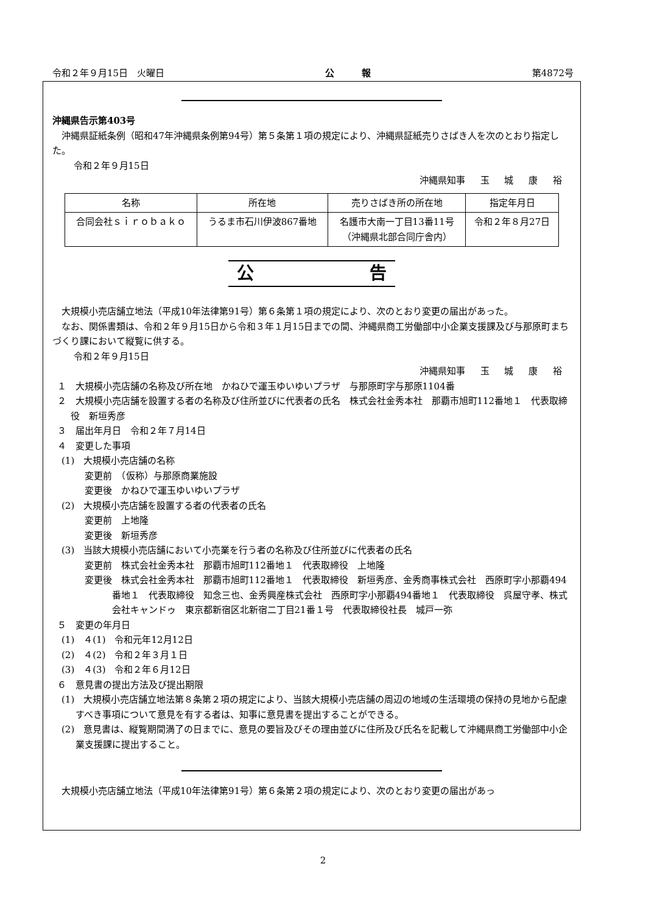令和２年９月15日　火曜日 公　　　報 第4872号
沖縄県告示第403号
沖縄県証紙条例（昭和47年沖縄県条例第94号）第５条第１項の規定により、沖縄県証紙売りさばき人を次のとおり指定した。
令和２年９月15日
沖縄県知事 玉 城 康 裕
| 名称 | 所在地 | 売りさばき所の所在地 | 指定年月日 |
| --- | --- | --- | --- |
| 合同会社ｓｉｒｏｂａｋｏ | うるま市石川伊波867番地 | 名護市大南一丁目13番11号 （沖縄県北部合同庁舎内） | 令和２年８月27日 |
公 告
大規模小売店舗立地法（平成10年法律第91号）第６条第１項の規定により、次のとおり変更の届出があった。
なお、関係書類は、令和２年９月15日から令和３年１月15日までの間、沖縄県商工労働部中小企業支援課及び与那原町まちづくり課において縦覧に供する。
令和２年９月15日
沖縄県知事 玉 城 康 裕
１　大規模小売店舗の名称及び所在地　かねひで運玉ゆいゆいプラザ　与那原町字与那原1104番
２　大規模小売店舗を設置する者の名称及び住所並びに代表者の氏名　株式会社金秀本社　那覇市旭町112番地１　代表取締役　新垣秀彦
３　届出年月日　令和２年７月14日
４　変更した事項
(1)　大規模小売店舗の名称
変更前　（仮称）与那原商業施設
変更後　かねひで運玉ゆいゆいプラザ
(2)　大規模小売店舗を設置する者の代表者の氏名
変更前　上地隆
変更後　新垣秀彦
(3)　当該大規模小売店舗において小売業を行う者の名称及び住所並びに代表者の氏名
変更前　株式会社金秀本社　那覇市旭町112番地１　代表取締役　上地隆
変更後　株式会社金秀本社　那覇市旭町112番地１　代表取締役　新垣秀彦、金秀商事株式会社　西原町字小那覇494番地１　代表取締役　知念三也、金秀興産株式会社　西原町字小那覇494番地１　代表取締役　呉屋守孝、株式会社キャンドゥ　東京都新宿区北新宿二丁目21番１号　代表取締役社長　城戸一弥
５　変更の年月日
(1)　４(1)　令和元年12月12日
(2)　４(2)　令和２年３月１日
(3)　４(3)　令和２年６月12日
６　意見書の提出方法及び提出期限
(1)　大規模小売店舗立地法第８条第２項の規定により、当該大規模小売店舗の周辺の地域の生活環境の保持の見地から配慮すべき事項について意見を有する者は、知事に意見書を提出することができる。
(2)　意見書は、縦覧期間満了の日までに、意見の要旨及びその理由並びに住所及び氏名を記載して沖縄県商工労働部中小企業支援課に提出すること。
大規模小売店舗立地法（平成10年法律第91号）第６条第２項の規定により、次のとおり変更の届出があっ
2